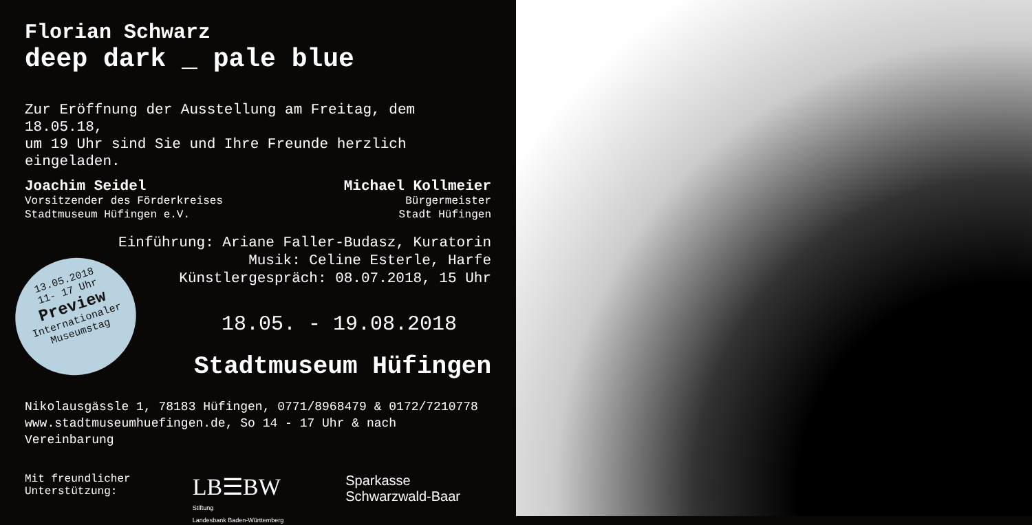Florian Schwarz
deep dark _ pale blue
Zur Eröffnung der Ausstellung am Freitag, dem 18.05.18,
um 19 Uhr sind Sie und Ihre Freunde herzlich eingeladen.
Joachim Seidel
Vorsitzender des Förderkreises
Stadtmuseum Hüfingen e.V.
Michael Kollmeier
Bürgermeister
Stadt Hüfingen
Einführung: Ariane Faller-Budasz, Kuratorin
Musik: Celine Esterle, Harfe
Künstlergespräch: 08.07.2018, 15 Uhr
18.05. - 19.08.2018
Stadtmuseum Hüfingen
Nikolausgässle 1, 78183 Hüfingen, 0771/8968479 & 0172/7210778
www.stadtmuseumhuefingen.de, So 14 - 17 Uhr & nach Vereinbarung
Mit freundlicher
Unterstützung:
LB☰BW
Stiftung
Landesbank Baden-Württemberg
Sparkasse
Schwarzwald-Baar
13.05.2018
11- 17 Uhr
Preview
Internationaler
Museumstag